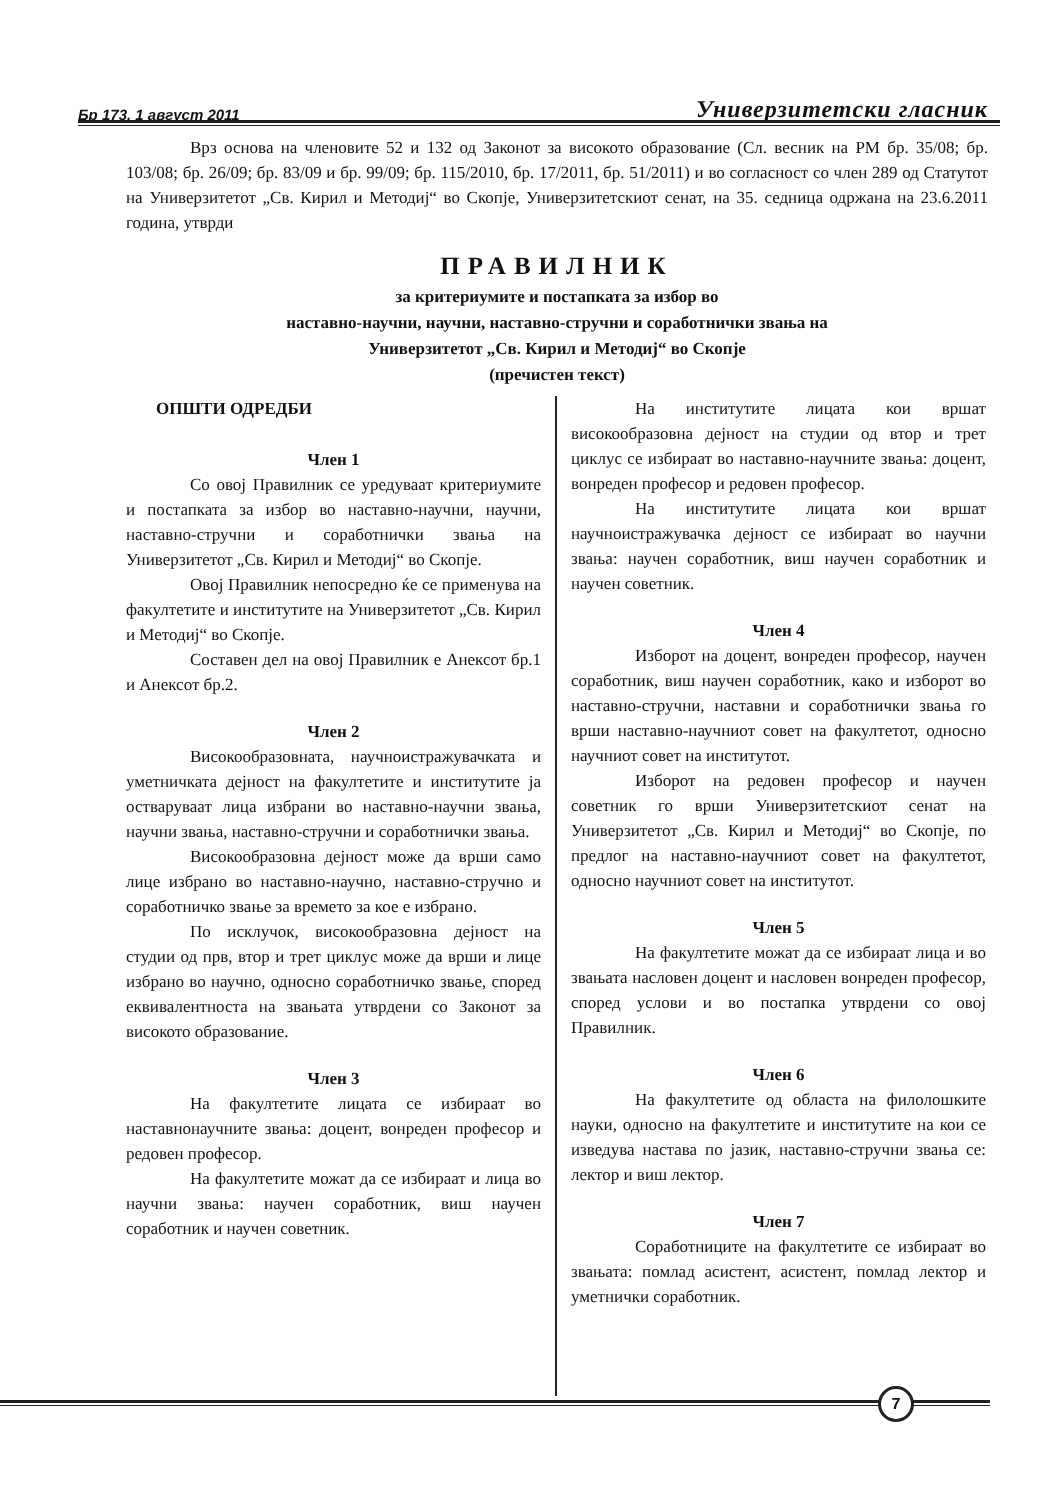Бр 173, 1 август 2011 Универзитетски гласник
Врз основа на членовите 52 и 132 од Законот за високото образование (Сл. весник на РМ бр. 35/08; бр. 103/08; бр. 26/09; бр. 83/09 и бр. 99/09; бр. 115/2010, бр. 17/2011, бр. 51/2011) и во согласност со член 289 од Статутот на Универзитетот „Св. Кирил и Методиј“ во Скопје, Универзитетскиот сенат, на 35. седница одржана на 23.6.2011 година, утврди
ПРАВИЛНИК
за критериумите и постапката за избор во
наставно-научни, научни, наставно-стручни и соработнички звања на
Универзитетот „Св. Кирил и Методиј“ во Скопје
(пречистен текст)
ОПШТИ ОДРЕДБИ
Член 1
Со овој Правилник се уредуваат критериумите и постапката за избор во наставно-научни, научни, наставно-стручни и соработнички звања на Универзитетот „Св. Кирил и Методиј“ во Скопје.
Овој Правилник непосредно ќе се применува на факултетите и институтите на Универзитетот „Св. Кирил и Методиј“ во Скопје.
Составен дел на овој Правилник е Анексот бр.1 и Анексот бр.2.
Член 2
Високообразовната, научноистражувачката и уметничката дејност на факултетите и институтите ја остваруваат лица избрани во наставно-научни звања, научни звања, наставно-стручни и соработнички звања.
Високообразовна дејност може да врши само лице избрано во наставно-научно, наставно-стручно и соработничко звање за времето за кое е избрано.
По исклучок, високообразовна дејност на студии од прв, втор и трет циклус може да врши и лице избрано во научно, односно соработничко звање, според еквивалентноста на звањата утврдени со Законот за високото образование.
Член 3
На факултетите лицата се избираат во наставнонаучните звања: доцент, вонреден професор и редовен професор.
На факултетите можат да се избираат и лица во научни звања: научен соработник, виш научен соработник и научен советник.
На институтите лицата кои вршат високообразовна дејност на студии од втор и трет циклус се избираат во наставно-научните звања: доцент, вонреден професор и редовен професор.
На институтите лицата кои вршат научноистражувачка дејност се избираат во научни звања: научен соработник, виш научен соработник и научен советник.
Член 4
Изборот на доцент, вонреден професор, научен соработник, виш научен соработник, како и изборот во наставно-стручни, наставни и соработнички звања го врши наставно-научниот совет на факултетот, односно научниот совет на институтот.
Изборот на редовен професор и научен советник го врши Универзитетскиот сенат на Универзитетот „Св. Кирил и Методиј“ во Скопје, по предлог на наставно-научниот совет на факултетот, односно научниот совет на институтот.
Член 5
На факултетите можат да се избираат лица и во звањата насловен доцент и насловен вонреден професор, според услови и во постапка утврдени со овој Правилник.
Член 6
На факултетите од областа на филолошките науки, односно на факултетите и институтите на кои се изведува настава по јазик, наставно-стручни звања се: лектор и виш лектор.
Член 7
Соработниците на факултетите се избираат во звањата: помлад асистент, асистент, помлад лектор и уметнички соработник.
7